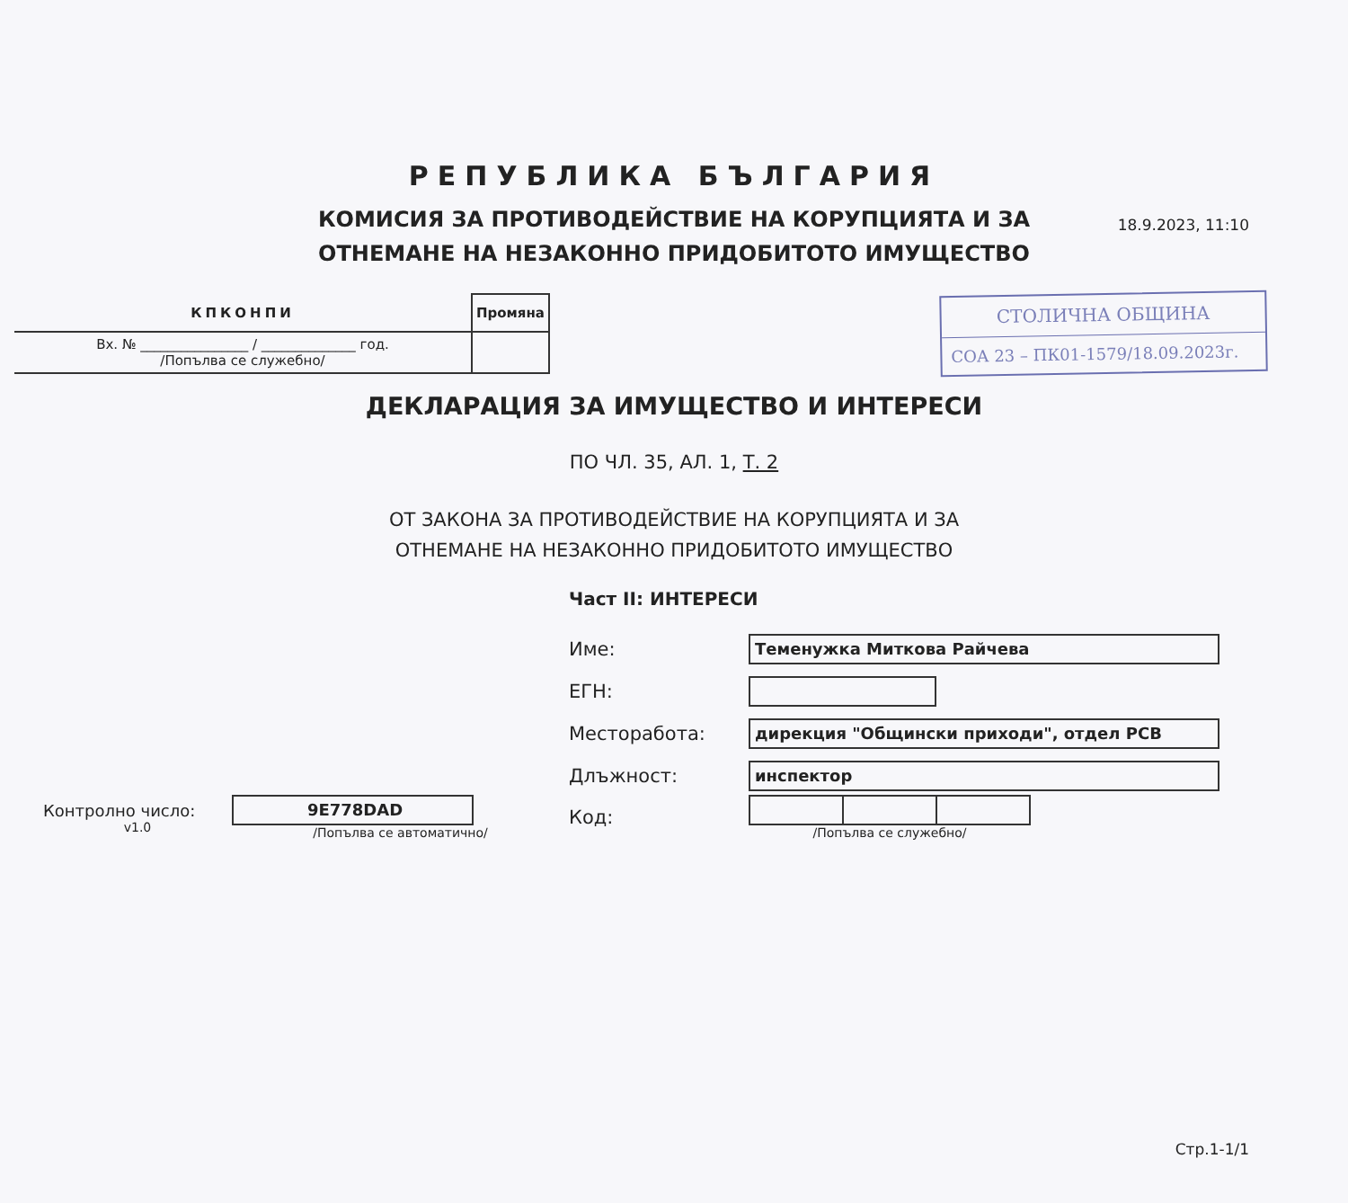18.9.2023, 11:10
РЕПУБЛИКА БЪЛГАРИЯ
КОМИСИЯ ЗА ПРОТИВОДЕЙСТВИЕ НА КОРУПЦИЯТА И ЗА
ОТНЕМАНЕ НА НЕЗАКОННО ПРИДОБИТОТО ИМУЩЕСТВО
| КПКОНПИ | Промяна |
| Вх. № ________________ / ______________ год. /Попълва се служебно/ | |
СТОЛИЧНА ОБЩИНА
СОА 23 – ПК01-1579/18.09.2023г.
ДЕКЛАРАЦИЯ ЗА ИМУЩЕСТВО И ИНТЕРЕСИ
ПО ЧЛ. 35, АЛ. 1, Т. 2
ОТ ЗАКОНА ЗА ПРОТИВОДЕЙСТВИЕ НА КОРУПЦИЯТА И ЗА
ОТНЕМАНЕ НА НЕЗАКОННО ПРИДОБИТОТО ИМУЩЕСТВО
Част II: ИНТЕРЕСИ
Име:
Теменужка Миткова Райчева
ЕГН:
Месторабота:
дирекция "Общински приходи", отдел РСВ
Длъжност:
инспектор
Контролно число:
v1.0
9E778DAD
/Попълва се автоматично/
Код:
/Попълва се служебно/
Стр.1-1/1